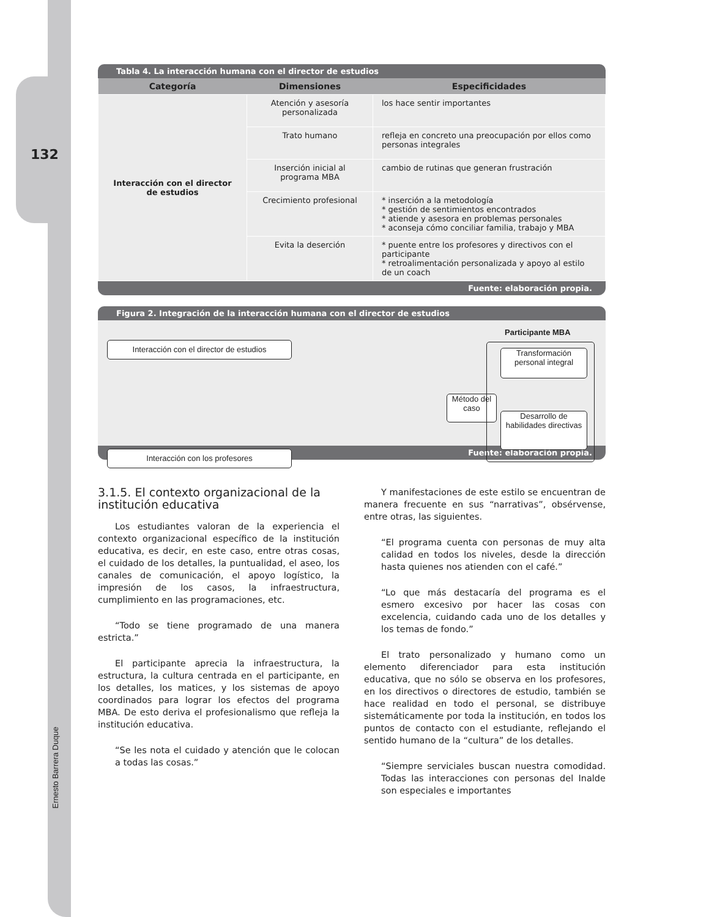132
Ernesto Barrera Duque
Tabla 4. La interacción humana con el director de estudios
| Categoría | Dimensiones | Especificidades |
| --- | --- | --- |
| Interacción con el director de estudios | Atención y asesoría personalizada | los hace sentir importantes |
| | Trato humano | refleja en concreto una preocupación por ellos como personas integrales |
| | Inserción inicial al programa MBA | cambio de rutinas que generan frustración |
| | Crecimiento profesional | * inserción a la metodología * gestión de sentimientos encontrados * atiende y asesora en problemas personales * aconseja cómo conciliar familia, trabajo y MBA |
| | Evita la deserción | * puente entre los profesores y directivos con el participante * retroalimentación personalizada y apoyo al estilo de un coach |
Fuente: elaboración propia.
Figura 2. Integración de la interacción humana con el director de estudios
Participante MBA
Interacción con el director de estudios
Interacción con los profesores
Método del caso
Transformación personal integral
Desarrollo de habilidades directivas
Fuente: elaboración propia.
3.1.5. El contexto organizacional de la institución educativa
Los estudiantes valoran de la experiencia el contexto organizacional específico de la institución educativa, es decir, en este caso, entre otras cosas, el cuidado de los detalles, la puntualidad, el aseo, los canales de comunicación, el apoyo logístico, la impresión de los casos, la infraestructura, cumplimiento en las programaciones, etc.
“Todo se tiene programado de una manera estricta.”
El participante aprecia la infraestructura, la estructura, la cultura centrada en el participante, en los detalles, los matices, y los sistemas de apoyo coordinados para lograr los efectos del programa MBA. De esto deriva el profesionalismo que refleja la institución educativa.
“Se les nota el cuidado y atención que le colocan a todas las cosas.”
Y manifestaciones de este estilo se encuentran de manera frecuente en sus “narrativas”, obsérvense, entre otras, las siguientes.
“El programa cuenta con personas de muy alta calidad en todos los niveles, desde la dirección hasta quienes nos atienden con el café.”
“Lo que más destacaría del programa es el esmero excesivo por hacer las cosas con excelencia, cuidando cada uno de los detalles y los temas de fondo.”
El trato personalizado y humano como un elemento diferenciador para esta institución educativa, que no sólo se observa en los profesores, en los directivos o directores de estudio, también se hace realidad en todo el personal, se distribuye sistemáticamente por toda la institución, en todos los puntos de contacto con el estudiante, reflejando el sentido humano de la “cultura” de los detalles.
“Siempre serviciales buscan nuestra comodidad. Todas las interacciones con personas del Inalde son especiales e importantes